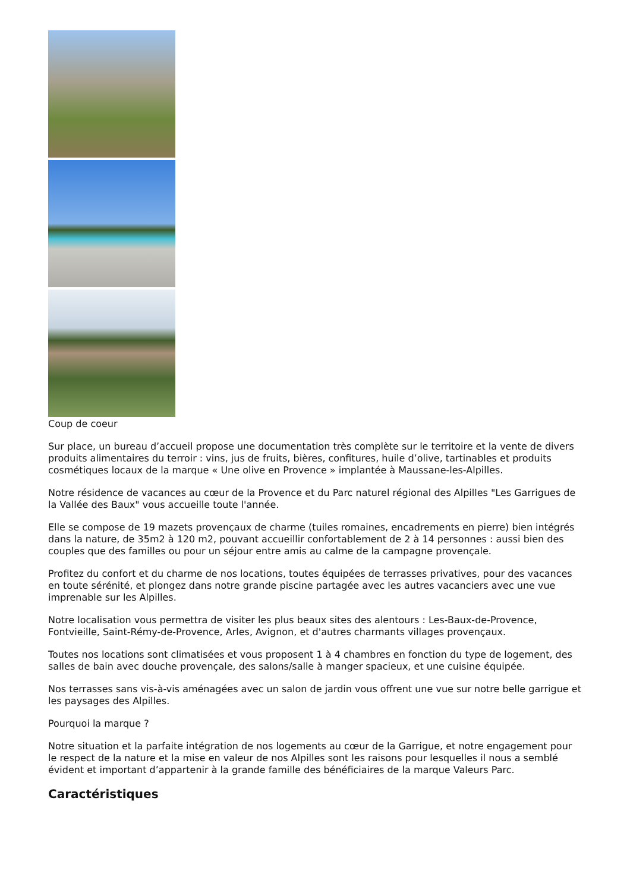Coup de coeur
Sur place, un bureau d’accueil propose une documentation très complète sur le territoire et la vente de divers produits alimentaires du terroir : vins, jus de fruits, bières, confitures, huile d’olive, tartinables et produits cosmétiques locaux de la marque « Une olive en Provence » implantée à Maussane-les-Alpilles.
Notre résidence de vacances au cœur de la Provence et du Parc naturel régional des Alpilles "Les Garrigues de la Vallée des Baux" vous accueille toute l'année.
Elle se compose de 19 mazets provençaux de charme (tuiles romaines, encadrements en pierre) bien intégrés dans la nature, de 35m2 à 120 m2, pouvant accueillir confortablement de 2 à 14 personnes : aussi bien des couples que des familles ou pour un séjour entre amis au calme de la campagne provençale.
Profitez du confort et du charme de nos locations, toutes équipées de terrasses privatives, pour des vacances en toute sérénité, et plongez dans notre grande piscine partagée avec les autres vacanciers avec une vue imprenable sur les Alpilles.
Notre localisation vous permettra de visiter les plus beaux sites des alentours : Les-Baux-de-Provence, Fontvieille, Saint-Rémy-de-Provence, Arles, Avignon, et d'autres charmants villages provençaux.
Toutes nos locations sont climatisées et vous proposent 1 à 4 chambres en fonction du type de logement, des salles de bain avec douche provençale, des salons/salle à manger spacieux, et une cuisine équipée.
Nos terrasses sans vis-à-vis aménagées avec un salon de jardin vous offrent une vue sur notre belle garrigue et les paysages des Alpilles.
Pourquoi la marque ?
Notre situation et la parfaite intégration de nos logements au cœur de la Garrigue, et notre engagement pour le respect de la nature et la mise en valeur de nos Alpilles sont les raisons pour lesquelles il nous a semblé évident et important d’appartenir à la grande famille des bénéficiaires de la marque Valeurs Parc.
Caractéristiques